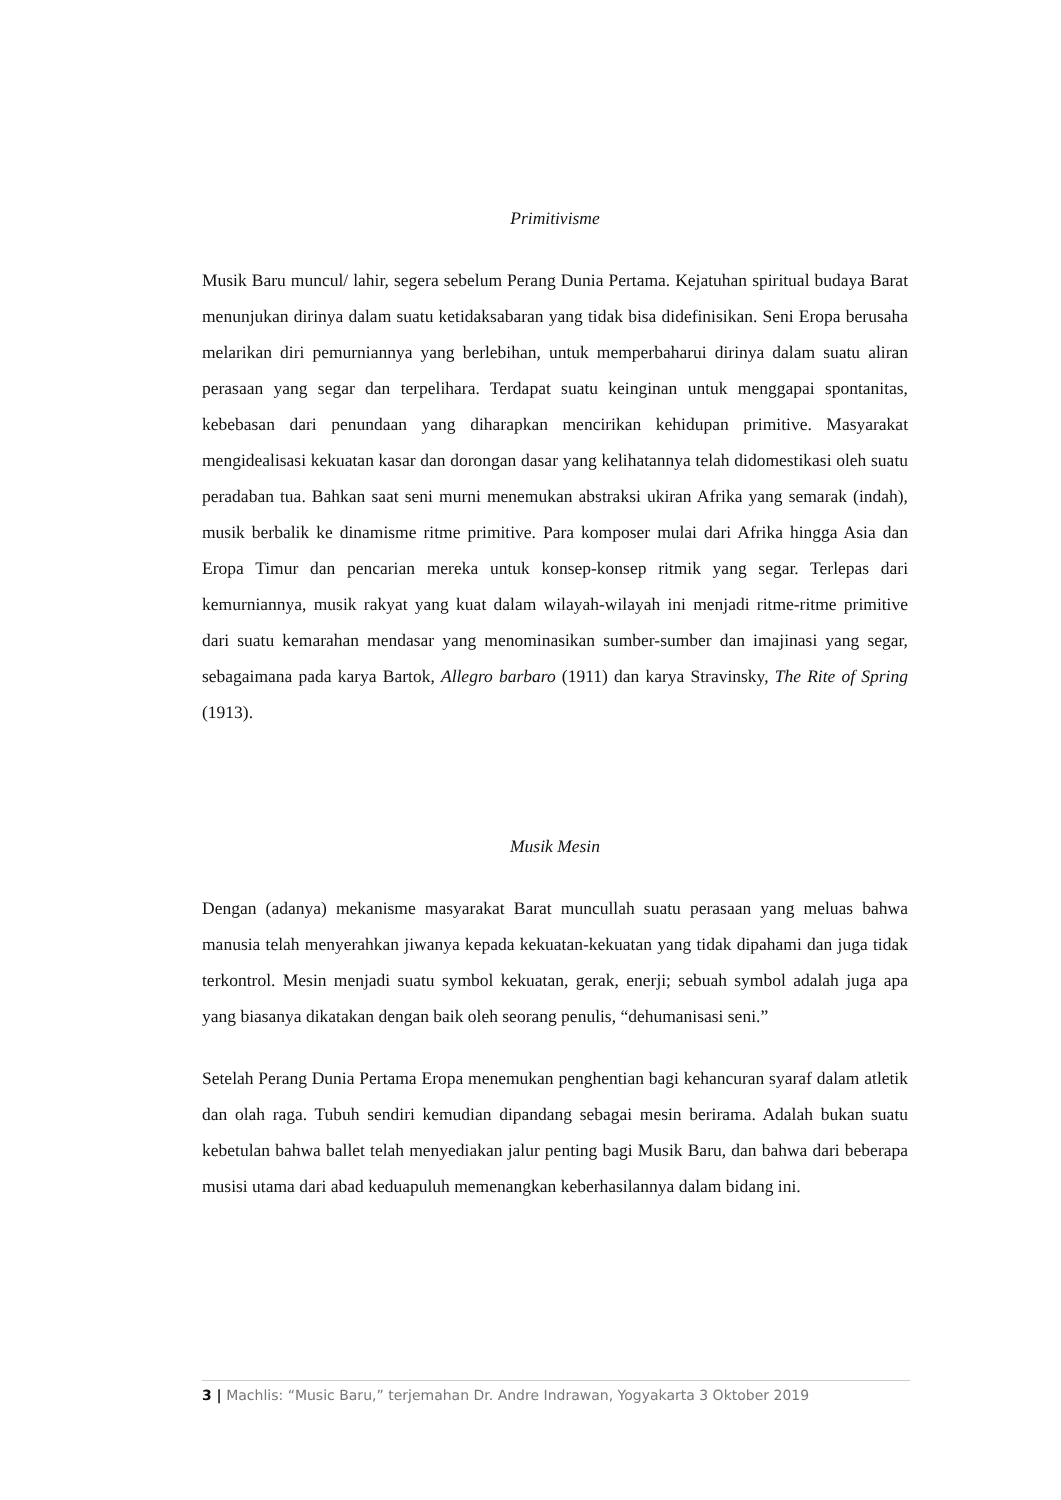Primitivisme
Musik Baru muncul/ lahir, segera sebelum Perang Dunia Pertama. Kejatuhan spiritual budaya Barat menunjukan dirinya dalam suatu ketidaksabaran yang tidak bisa didefinisikan. Seni Eropa berusaha melarikan diri pemurniannya yang berlebihan, untuk memperbaharui dirinya dalam suatu aliran perasaan yang segar dan terpelihara. Terdapat suatu keinginan untuk menggapai spontanitas, kebebasan dari penundaan yang diharapkan mencirikan kehidupan primitive. Masyarakat mengidealisasi kekuatan kasar dan dorongan dasar yang kelihatannya telah didomestikasi oleh suatu peradaban tua. Bahkan saat seni murni menemukan abstraksi ukiran Afrika yang semarak (indah), musik berbalik ke dinamisme ritme primitive. Para komposer mulai dari Afrika hingga Asia dan Eropa Timur dan pencarian mereka untuk konsep-konsep ritmik yang segar. Terlepas dari kemurniannya, musik rakyat yang kuat dalam wilayah-wilayah ini menjadi ritme-ritme primitive dari suatu kemarahan mendasar yang menominasikan sumber-sumber dan imajinasi yang segar, sebagaimana pada karya Bartok, Allegro barbaro (1911) dan karya Stravinsky, The Rite of Spring (1913).
Musik Mesin
Dengan (adanya) mekanisme masyarakat Barat muncullah suatu perasaan yang meluas bahwa manusia telah menyerahkan jiwanya kepada kekuatan-kekuatan yang tidak dipahami dan juga tidak terkontrol. Mesin menjadi suatu symbol kekuatan, gerak, enerji; sebuah symbol adalah juga apa yang biasanya dikatakan dengan baik oleh seorang penulis, “dehumanisasi seni.”
Setelah Perang Dunia Pertama Eropa menemukan penghentian bagi kehancuran syaraf dalam atletik dan olah raga. Tubuh sendiri kemudian dipandang sebagai mesin berirama. Adalah bukan suatu kebetulan bahwa ballet telah menyediakan jalur penting bagi Musik Baru, dan bahwa dari beberapa musisi utama dari abad keduapuluh memenangkan keberhasilannya dalam bidang ini.
3 | Machlis: “Music Baru,” terjemahan Dr. Andre Indrawan, Yogyakarta 3 Oktober 2019